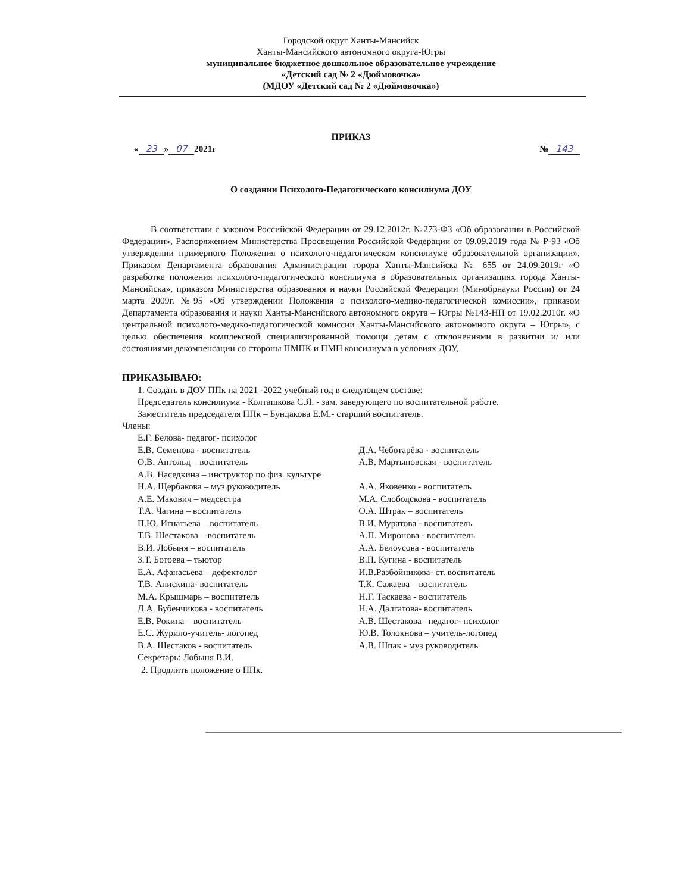Городской округ Ханты-Мансийск
Ханты-Мансийского автономного округа-Югры
муниципальное бюджетное дошкольное образовательное учреждение
«Детский сад № 2 «Дюймовочка»
(МДОУ «Детский сад № 2 «Дюймовочка»)
ПРИКАЗ
« 23 » 07 2021г № 143
О создании Психолого-Педагогического консилиума ДОУ
В соответствии с законом Российской Федерации от 29.12.2012г. №273-ФЗ «Об образовании в Российской Федерации», Распоряжением Министерства Просвещения Российской Федерации от 09.09.2019 года № Р-93 «Об утверждении примерного Положения о психолого-педагогическом консилиуме образовательной организации», Приказом Департамента образования Администрации города Ханты-Мансийска № 655 от 24.09.2019г «О разработке положения психолого-педагогического консилиума в образовательных организациях города Ханты-Мансийска», приказом Министерства образования и науки Российской Федерации (Минобрнауки России) от 24 марта 2009г. №95 «Об утверждении Положения о психолого-медико-педагогической комиссии», приказом Департамента образования и науки Ханты-Мансийского автономного округа – Югры №143-НП от 19.02.2010г. «О центральной психолого-медико-педагогической комиссии Ханты-Мансийского автономного округа – Югры», с целью обеспечения комплексной специализированной помощи детям с отклонениями в развитии и/ или состояниями декомпенсации со стороны ПМПК и ПМП консилиума в условиях ДОУ,
ПРИКАЗЫВАЮ:
1. Создать в ДОУ ППк на 2021 -2022 учебный год в следующем составе:
Председатель консилиума - Колташкова С.Я. - зам. заведующего по воспитательной работе.
Заместитель председателя ППк – Бундакова Е.М.- старший воспитатель.
Члены:
Е.Г. Белова- педагог- психолог
Е.В. Семенова - воспитатель
О.В. Ангольд – воспитатель
А.В. Наседкина – инструктор по физ. культуре
Н.А. Щербакова – муз.руководитель
А.Е. Макович – медсестра
Т.А. Чагина – воспитатель
П.Ю. Игнатьева – воспитатель
Т.В. Шестакова – воспитатель
В.И. Лобыня – воспитатель
З.Т. Ботоева – тьютор
Е.А. Афанасьева – дефектолог
Т.В. Анискина- воспитатель
М.А. Крышмарь – воспитатель
Д.А. Бубенчикова - воспитатель
Е.В. Рокина – воспитатель
Е.С. Журило-учитель- логопед
В.А. Шестаков - воспитатель
Секретарь: Лобыня В.И.
Д.А. Чеботарёва - воспитатель
А.В. Мартыновская - воспитатель
А.А. Яковенко - воспитатель
М.А. Слободскова - воспитатель
О.А. Штрак – воспитатель
В.И. Муратова - воспитатель
А.П. Миронова - воспитатель
А.А. Белоусова - воспитатель
В.П. Кугина - воспитатель
И.В.Разбойникова- ст. воспитатель
Т.К. Сажаева – воспитатель
Н.Г. Таскаева - воспитатель
Н.А. Далгатова- воспитатель
А.В. Шестакова –педагог- психолог
Ю.В. Толокнова – учитель-логопед
А.В. Шпак - муз.руководитель
2. Продлить положение о ППк.